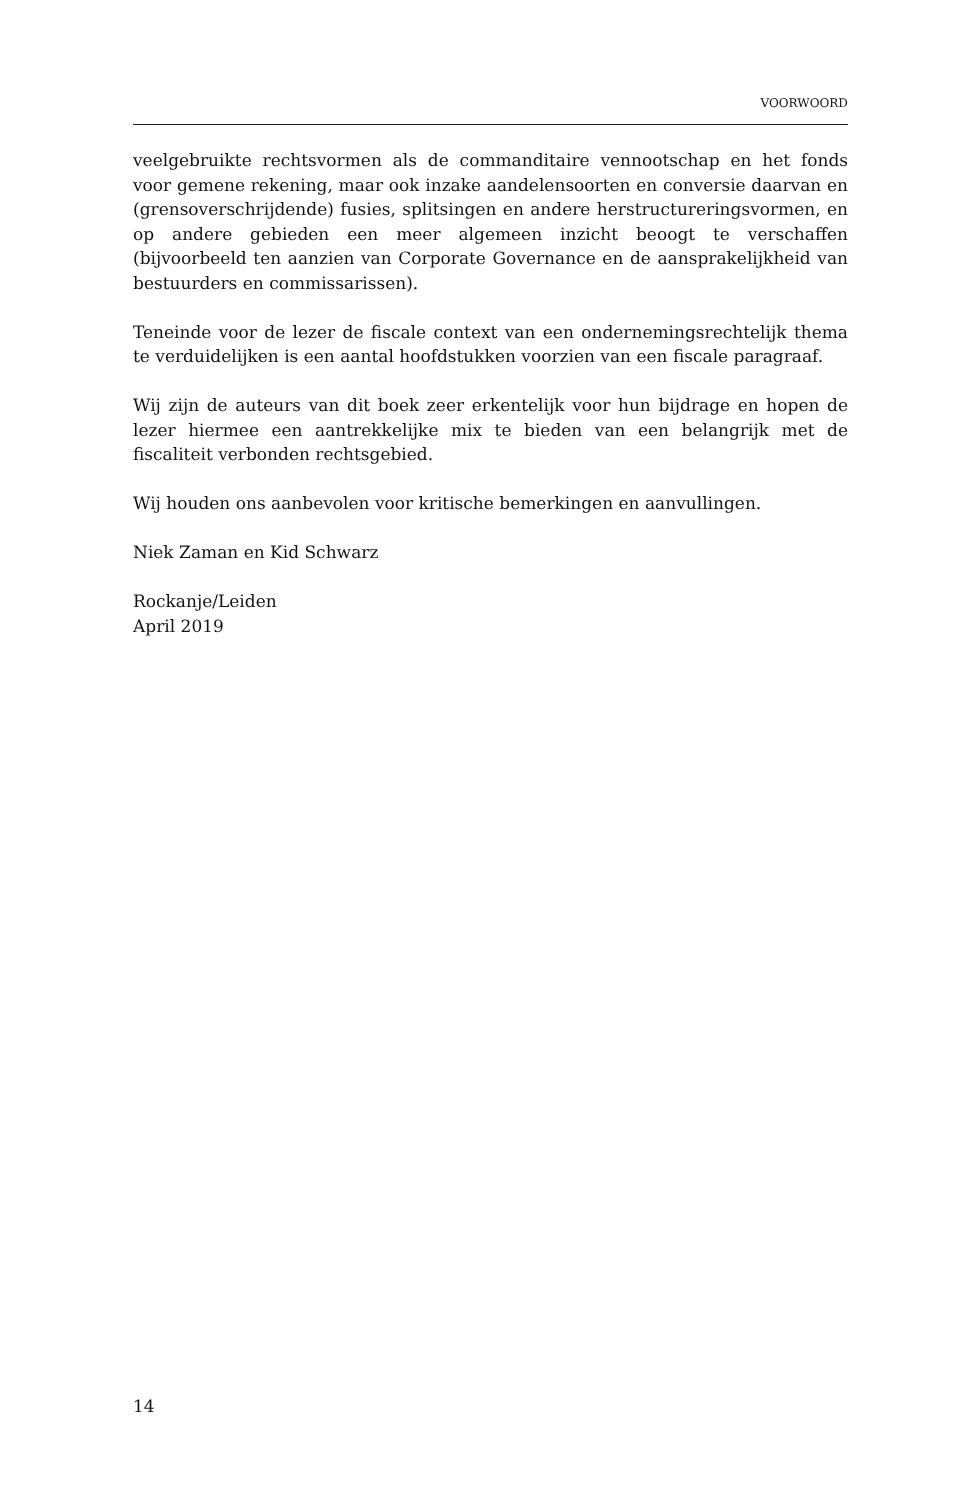VOORWOORD
veelgebruikte rechtsvormen als de commanditaire vennootschap en het fonds voor gemene rekening, maar ook inzake aandelensoorten en conversie daarvan en (grensoverschrijdende) fusies, splitsingen en andere herstructureringsvormen, en op andere gebieden een meer algemeen inzicht beoogt te verschaffen (bijvoorbeeld ten aanzien van Corporate Governance en de aansprakelijkheid van bestuurders en commissarissen).
Teneinde voor de lezer de fiscale context van een ondernemingsrechtelijk thema te verduidelijken is een aantal hoofdstukken voorzien van een fiscale paragraaf.
Wij zijn de auteurs van dit boek zeer erkentelijk voor hun bijdrage en hopen de lezer hiermee een aantrekkelijke mix te bieden van een belangrijk met de fiscaliteit verbonden rechtsgebied.
Wij houden ons aanbevolen voor kritische bemerkingen en aanvullingen.
Niek Zaman en Kid Schwarz
Rockanje/Leiden
April 2019
14